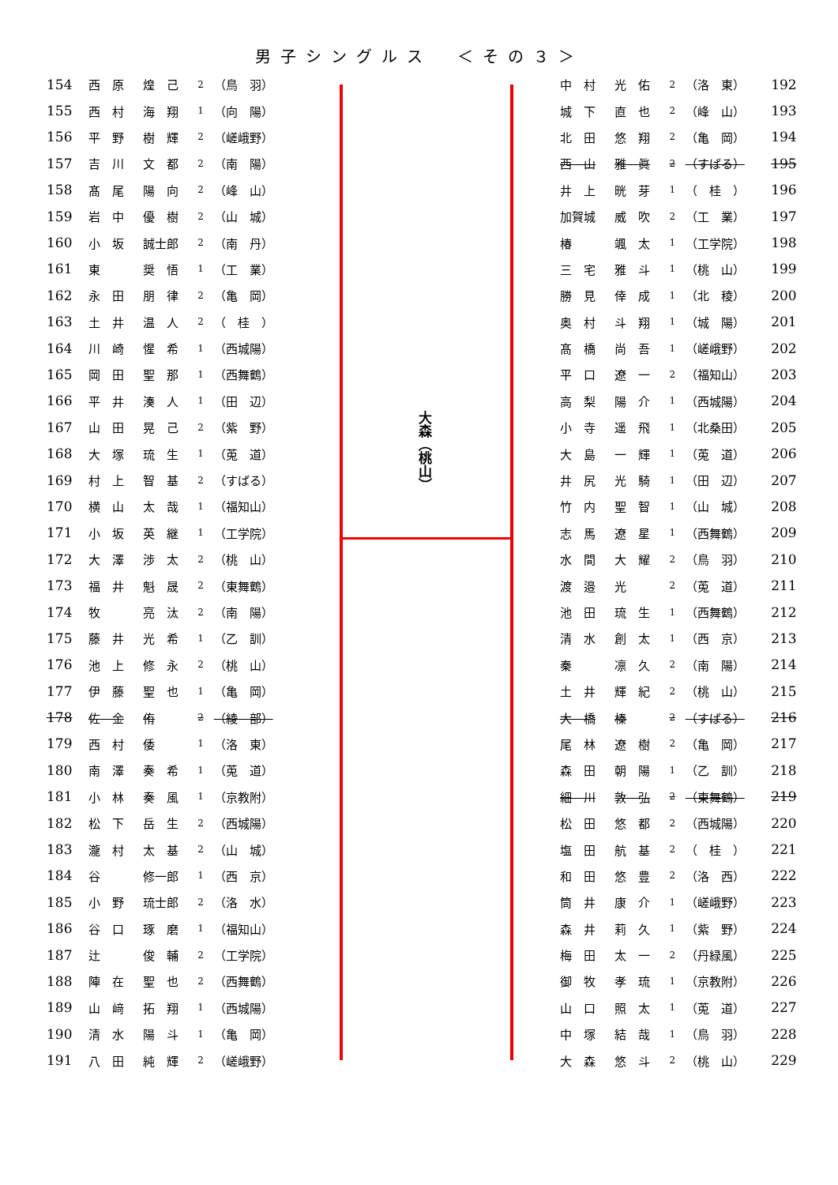男子シングルス　＜その３＞
| 154 | 西 原 | 煌 己 | 2 | （鳥 羽） |
| 155 | 西 村 | 海 翔 | 1 | （向 陽） |
| 156 | 平 野 | 樹 輝 | 2 | （嵯峨野） |
| 157 | 吉 川 | 文 都 | 2 | （南 陽） |
| 158 | 髙 尾 | 陽 向 | 2 | （峰 山） |
| 159 | 岩 中 | 優 樹 | 2 | （山 城） |
| 160 | 小 坂 | 誠士郎 | 2 | （南 丹） |
| 161 | 東 | 奨 悟 | 1 | （工 業） |
| 162 | 永 田 | 朋 律 | 2 | （亀 岡） |
| 163 | 土 井 | 温 人 | 2 | （ 桂 ） |
| 164 | 川 崎 | 惺 希 | 1 | （西城陽） |
| 165 | 岡 田 | 聖 那 | 1 | （西舞鶴） |
| 166 | 平 井 | 湊 人 | 1 | （田 辺） |
| 167 | 山 田 | 晃 己 | 2 | （紫 野） |
| 168 | 大 塚 | 琉 生 | 1 | （莵 道） |
| 169 | 村 上 | 智 基 | 2 | （すばる） |
| 170 | 横 山 | 太 哉 | 1 | （福知山） |
| 171 | 小 坂 | 英 継 | 1 | （工学院） |
| 172 | 大 澤 | 渉 太 | 2 | （桃 山） |
| 173 | 福 井 | 魁 晟 | 2 | （東舞鶴） |
| 174 | 牧 | 亮 汰 | 2 | （南 陽） |
| 175 | 藤 井 | 光 希 | 1 | （乙 訓） |
| 176 | 池 上 | 修 永 | 2 | （桃 山） |
| 177 | 伊 藤 | 聖 也 | 1 | （亀 岡） |
| 178 | 佐 金 | 侑 | 2 | （綾 部） |
| 179 | 西 村 | 倭 | 1 | （洛 東） |
| 180 | 南 澤 | 奏 希 | 1 | （莵 道） |
| 181 | 小 林 | 奏 風 | 1 | （京教附） |
| 182 | 松 下 | 岳 生 | 2 | （西城陽） |
| 183 | 瀧 村 | 太 基 | 2 | （山 城） |
| 184 | 谷 | 修一郎 | 1 | （西 京） |
| 185 | 小 野 | 琉士郎 | 2 | （洛 水） |
| 186 | 谷 口 | 琢 磨 | 1 | （福知山） |
| 187 | 辻 | 俊 輔 | 2 | （工学院） |
| 188 | 陣 在 | 聖 也 | 2 | （西舞鶴） |
| 189 | 山 﨑 | 拓 翔 | 1 | （西城陽） |
| 190 | 清 水 | 陽 斗 | 1 | （亀 岡） |
| 191 | 八 田 | 純 輝 | 2 | （嵯峨野） |
大森（桃山）
| 中 村 | 光 佑 | 2 | （洛 東） | 192 |
| 城 下 | 直 也 | 2 | （峰 山） | 193 |
| 北 田 | 悠 翔 | 2 | （亀 岡） | 194 |
| 西 山 | 雅 眞 | 2 | （すばる） | 195 |
| 井 上 | 晄 芽 | 1 | （ 桂 ） | 196 |
| 加賀城 | 威 吹 | 2 | （工 業） | 197 |
| 椿 | 颯 太 | 1 | （工学院） | 198 |
| 三 宅 | 雅 斗 | 1 | （桃 山） | 199 |
| 勝 見 | 倖 成 | 1 | （北 稜） | 200 |
| 奥 村 | 斗 翔 | 1 | （城 陽） | 201 |
| 髙 橋 | 尚 吾 | 1 | （嵯峨野） | 202 |
| 平 口 | 遼 一 | 2 | （福知山） | 203 |
| 高 梨 | 陽 介 | 1 | （西城陽） | 204 |
| 小 寺 | 遥 飛 | 1 | （北桑田） | 205 |
| 大 島 | 一 輝 | 1 | （莵 道） | 206 |
| 井 尻 | 光 騎 | 1 | （田 辺） | 207 |
| 竹 内 | 聖 智 | 1 | （山 城） | 208 |
| 志 馬 | 遼 星 | 1 | （西舞鶴） | 209 |
| 水 間 | 大 耀 | 2 | （鳥 羽） | 210 |
| 渡 邉 | 光 | 2 | （莵 道） | 211 |
| 池 田 | 琉 生 | 1 | （西舞鶴） | 212 |
| 清 水 | 創 太 | 1 | （西 京） | 213 |
| 秦 | 凛 久 | 2 | （南 陽） | 214 |
| 土 井 | 輝 紀 | 2 | （桃 山） | 215 |
| 大 橋 | 榛 | 2 | （すばる） | 216 |
| 尾 林 | 遼 樹 | 2 | （亀 岡） | 217 |
| 森 田 | 朝 陽 | 1 | （乙 訓） | 218 |
| 細 川 | 敦 弘 | 2 | （東舞鶴） | 219 |
| 松 田 | 悠 都 | 2 | （西城陽） | 220 |
| 塩 田 | 航 基 | 2 | （ 桂 ） | 221 |
| 和 田 | 悠 豊 | 2 | （洛 西） | 222 |
| 筒 井 | 康 介 | 1 | （嵯峨野） | 223 |
| 森 井 | 莉 久 | 1 | （紫 野） | 224 |
| 梅 田 | 太 一 | 2 | （丹緑風） | 225 |
| 御 牧 | 孝 琉 | 1 | （京教附） | 226 |
| 山 口 | 照 太 | 1 | （莵 道） | 227 |
| 中 塚 | 結 哉 | 1 | （鳥 羽） | 228 |
| 大 森 | 悠 斗 | 2 | （桃 山） | 229 |